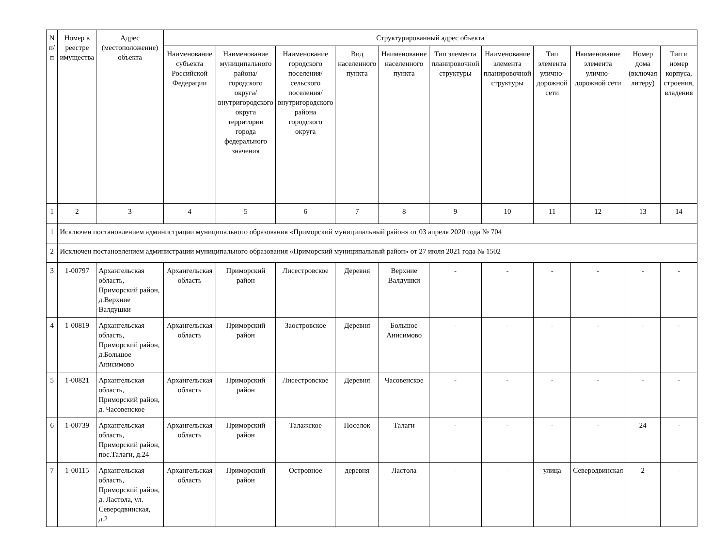| N п/п | Номер в реестре имущества | Адрес (местоположение) объекта | Структурированный адрес объекта | | | | | | | | | | |
| --- | --- | --- | --- | --- | --- | --- | --- | --- | --- | --- | --- | --- | --- |
| | | | Наименование субъекта Российской Федерации | Наименование муниципального района/городского округа/внутригородского округа территории города федерального значения | Наименование городского поселения/ сельского поселения/ внутригородского района городского округа | Вид населенного пункта | Наименование населенного пункта | Тип элемента планировочной структуры | Наименование элемента планировочной структуры | Тип элемента улично-дорожной сети | Наименование элемента улично-дорожной сети | Номер дома (включая литеру) | Тип и номер корпуса, строения, владения |
| 1 | 2 | 3 | 4 | 5 | 6 | 7 | 8 | 9 | 10 | 11 | 12 | 13 | 14 |
| 1 | Исключен постановлением администрации муниципального образования «Приморский муниципальный район» от 03 апреля 2020 года № 704 | | | | | | | | | | | | |
| 2 | Исключен постановлением администрации муниципального образования «Приморский муниципальный район» от 27 июля 2021 года № 1502 | | | | | | | | | | | | |
| 3 | 1-00797 | Архангельская область, Приморский район, д.Верхние Валдушки | Архангельская область | Приморский район | Лисестровское | Деревня | Верхние Валдушки | - | - | - | - | - | - |
| 4 | 1-00819 | Архангельская область, Приморский район, д.Большое Анисимово | Архангельская область | Приморский район | Заостровское | Деревня | Большое Анисимово | - | - | - | - | - | - |
| 5 | 1-00821 | Архангельская область, Приморский район, д. Часовенское | Архангельская область | Приморский район | Лисестровское | Деревня | Часовенское | - | - | - | - | - | - |
| 6 | 1-00739 | Архангельская область, Приморский район, пос.Талаги, д.24 | Архангельская область | Приморский район | Талажское | Поселок | Талаги | - | - | - | - | 24 | - |
| 7 | 1-00115 | Архангельская область, Приморский район, д. Ластола, ул. Северодвинская, д.2 | Архангельская область | Приморский район | Островное | деревня | Ластола | - | - | улица | Северодвинская | 2 | - |